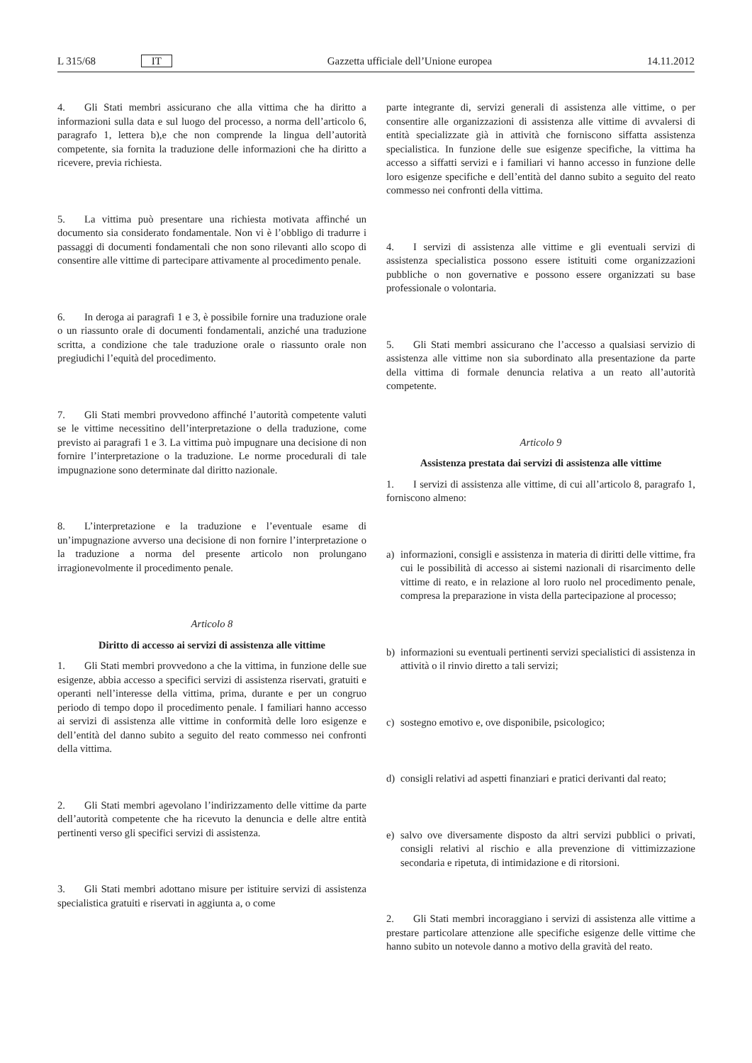L 315/68 IT Gazzetta ufficiale dell’Unione europea 14.11.2012
4. Gli Stati membri assicurano che alla vittima che ha diritto a informazioni sulla data e sul luogo del processo, a norma dell’articolo 6, paragrafo 1, lettera b),e che non comprende la lingua dell’autorità competente, sia fornita la traduzione delle informazioni che ha diritto a ricevere, previa richiesta.
5. La vittima può presentare una richiesta motivata affinché un documento sia considerato fondamentale. Non vi è l’obbligo di tradurre i passaggi di documenti fondamentali che non sono rilevanti allo scopo di consentire alle vittime di partecipare attivamente al procedimento penale.
6. In deroga ai paragrafi 1 e 3, è possibile fornire una traduzione orale o un riassunto orale di documenti fondamentali, anziché una traduzione scritta, a condizione che tale traduzione orale o riassunto orale non pregiudichi l’equità del procedimento.
7. Gli Stati membri provvedono affinché l’autorità competente valuti se le vittime necessitino dell’interpretazione o della traduzione, come previsto ai paragrafi 1 e 3. La vittima può impugnare una decisione di non fornire l’interpretazione o la traduzione. Le norme procedurali di tale impugnazione sono determinate dal diritto nazionale.
8. L’interpretazione e la traduzione e l’eventuale esame di un’impugnazione avverso una decisione di non fornire l’interpretazione o la traduzione a norma del presente articolo non prolungano irragionevolmente il procedimento penale.
Articolo 8
Diritto di accesso ai servizi di assistenza alle vittime
1. Gli Stati membri provvedono a che la vittima, in funzione delle sue esigenze, abbia accesso a specifici servizi di assistenza riservati, gratuiti e operanti nell’interesse della vittima, prima, durante e per un congruo periodo di tempo dopo il procedimento penale. I familiari hanno accesso ai servizi di assistenza alle vittime in conformità delle loro esigenze e dell’entità del danno subito a seguito del reato commesso nei confronti della vittima.
2. Gli Stati membri agevolano l’indirizzamento delle vittime da parte dell’autorità competente che ha ricevuto la denuncia e delle altre entità pertinenti verso gli specifici servizi di assistenza.
3. Gli Stati membri adottano misure per istituire servizi di assistenza specialistica gratuiti e riservati in aggiunta a, o come
parte integrante di, servizi generali di assistenza alle vittime, o per consentire alle organizzazioni di assistenza alle vittime di avvalersi di entità specializzate già in attività che forniscono siffatta assistenza specialistica. In funzione delle sue esigenze specifiche, la vittima ha accesso a siffatti servizi e i familiari vi hanno accesso in funzione delle loro esigenze specifiche e dell’entità del danno subito a seguito del reato commesso nei confronti della vittima.
4. I servizi di assistenza alle vittime e gli eventuali servizi di assistenza specialistica possono essere istituiti come organizzazioni pubbliche o non governative e possono essere organizzati su base professionale o volontaria.
5. Gli Stati membri assicurano che l’accesso a qualsiasi servizio di assistenza alle vittime non sia subordinato alla presentazione da parte della vittima di formale denuncia relativa a un reato all’autorità competente.
Articolo 9
Assistenza prestata dai servizi di assistenza alle vittime
1. I servizi di assistenza alle vittime, di cui all’articolo 8, paragrafo 1, forniscono almeno:
a) informazioni, consigli e assistenza in materia di diritti delle vittime, fra cui le possibilità di accesso ai sistemi nazionali di risarcimento delle vittime di reato, e in relazione al loro ruolo nel procedimento penale, compresa la preparazione in vista della partecipazione al processo;
b) informazioni su eventuali pertinenti servizi specialistici di assistenza in attività o il rinvio diretto a tali servizi;
c) sostegno emotivo e, ove disponibile, psicologico;
d) consigli relativi ad aspetti finanziari e pratici derivanti dal reato;
e) salvo ove diversamente disposto da altri servizi pubblici o privati, consigli relativi al rischio e alla prevenzione di vittimizzazione secondaria e ripetuta, di intimidazione e di ritorsioni.
2. Gli Stati membri incoraggiano i servizi di assistenza alle vittime a prestare particolare attenzione alle specifiche esigenze delle vittime che hanno subito un notevole danno a motivo della gravità del reato.